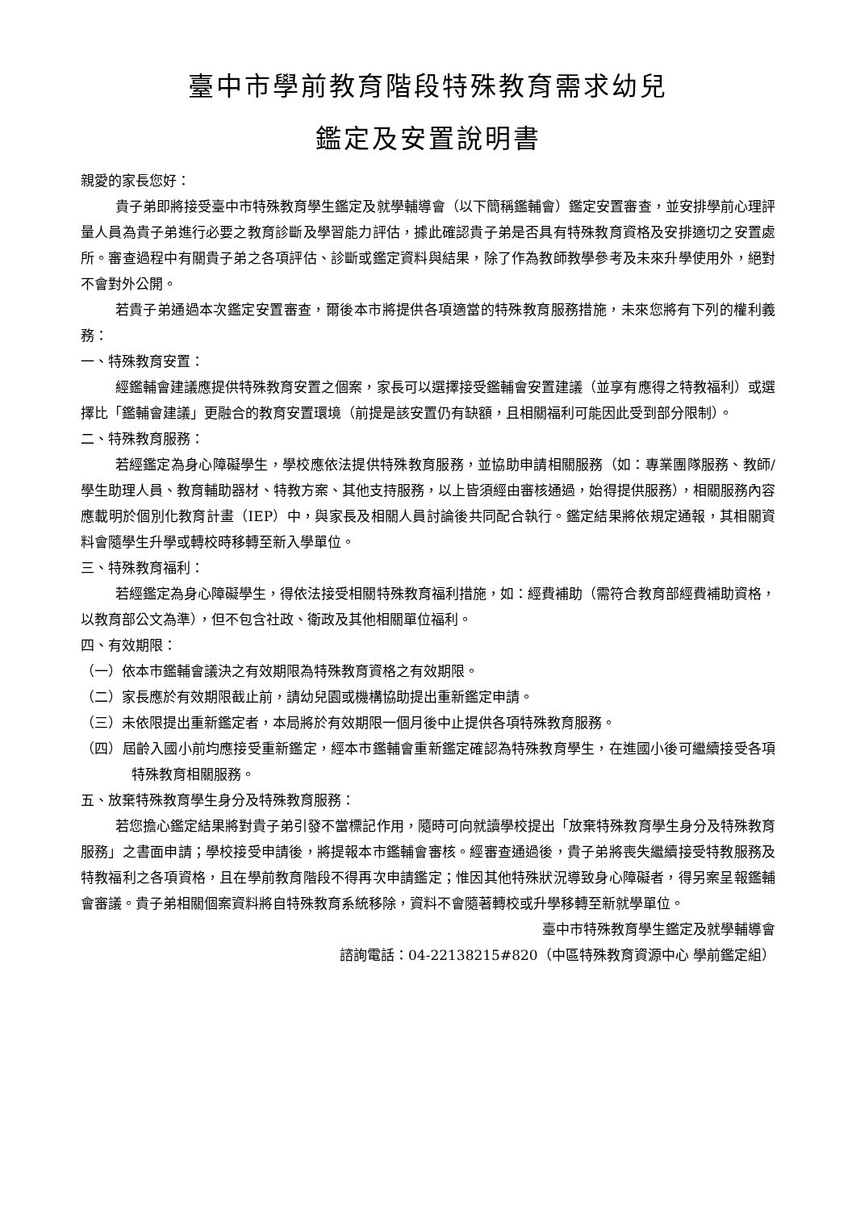臺中市學前教育階段特殊教育需求幼兒
鑑定及安置說明書
親愛的家長您好：
貴子弟即將接受臺中市特殊教育學生鑑定及就學輔導會（以下簡稱鑑輔會）鑑定安置審查，並安排學前心理評量人員為貴子弟進行必要之教育診斷及學習能力評估，據此確認貴子弟是否具有特殊教育資格及安排適切之安置處所。審查過程中有關貴子弟之各項評估、診斷或鑑定資料與結果，除了作為教師教學參考及未來升學使用外，絕對不會對外公開。
若貴子弟通過本次鑑定安置審查，爾後本市將提供各項適當的特殊教育服務措施，未來您將有下列的權利義務：
一、特殊教育安置：
經鑑輔會建議應提供特殊教育安置之個案，家長可以選擇接受鑑輔會安置建議（並享有應得之特教福利）或選擇比「鑑輔會建議」更融合的教育安置環境（前提是該安置仍有缺額，且相關福利可能因此受到部分限制）。
二、特殊教育服務：
若經鑑定為身心障礙學生，學校應依法提供特殊教育服務，並協助申請相關服務（如：專業團隊服務、教師/學生助理人員、教育輔助器材、特教方案、其他支持服務，以上皆須經由審核通過，始得提供服務），相關服務內容應載明於個別化教育計畫（IEP）中，與家長及相關人員討論後共同配合執行。鑑定結果將依規定通報，其相關資料會隨學生升學或轉校時移轉至新入學單位。
三、特殊教育福利：
若經鑑定為身心障礙學生，得依法接受相關特殊教育福利措施，如：經費補助（需符合教育部經費補助資格，以教育部公文為準），但不包含社政、衛政及其他相關單位福利。
四、有效期限：
（一）依本市鑑輔會議決之有效期限為特殊教育資格之有效期限。
（二）家長應於有效期限截止前，請幼兒園或機構協助提出重新鑑定申請。
（三）未依限提出重新鑑定者，本局將於有效期限一個月後中止提供各項特殊教育服務。
（四）屆齡入國小前均應接受重新鑑定，經本市鑑輔會重新鑑定確認為特殊教育學生，在進國小後可繼續接受各項特殊教育相關服務。
五、放棄特殊教育學生身分及特殊教育服務：
若您擔心鑑定結果將對貴子弟引發不當標記作用，隨時可向就讀學校提出「放棄特殊教育學生身分及特殊教育服務」之書面申請；學校接受申請後，將提報本市鑑輔會審核。經審查通過後，貴子弟將喪失繼續接受特教服務及特教福利之各項資格，且在學前教育階段不得再次申請鑑定；惟因其他特殊狀況導致身心障礙者，得另案呈報鑑輔會審議。貴子弟相關個案資料將自特殊教育系統移除，資料不會隨著轉校或升學移轉至新就學單位。
臺中市特殊教育學生鑑定及就學輔導會
諮詢電話：04-22138215#820（中區特殊教育資源中心 學前鑑定組）